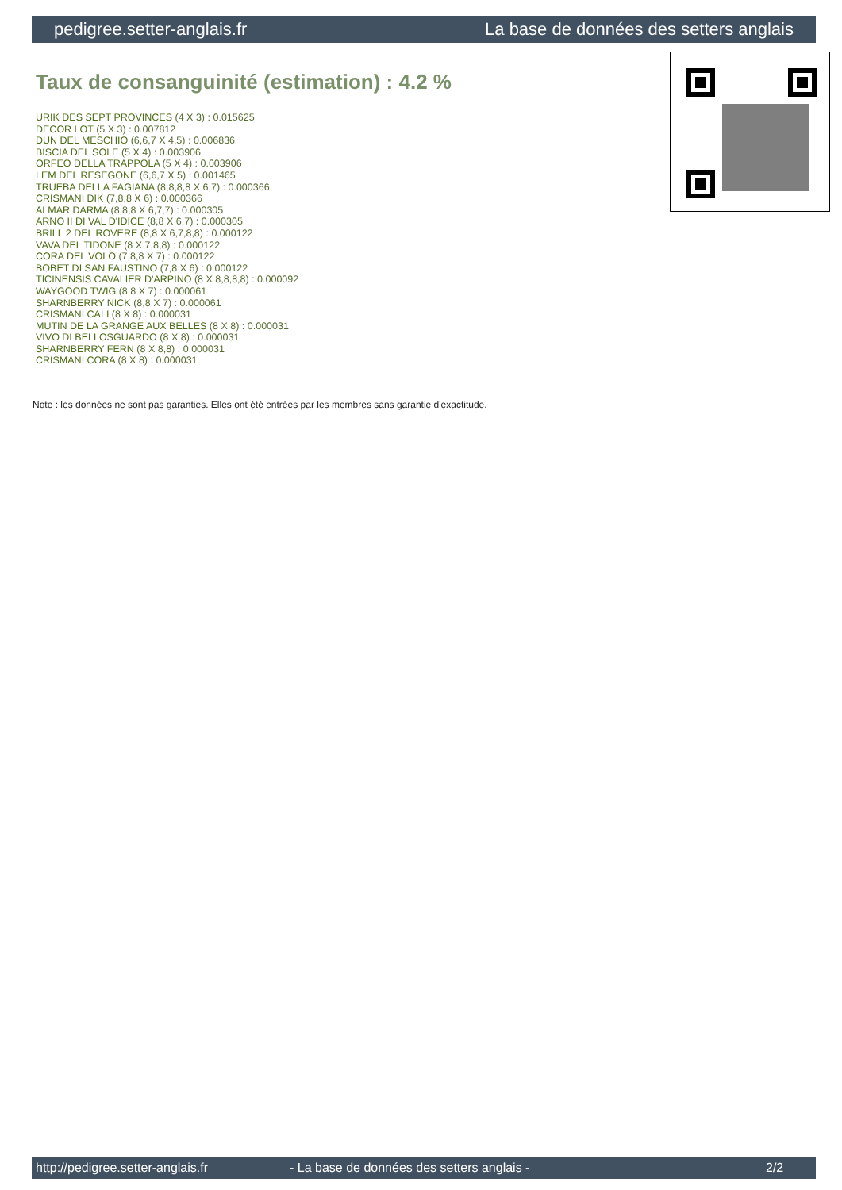pedigree.setter-anglais.fr La base de données des setters anglais
Taux de consanguinité (estimation) : 4.2 %
URIK DES SEPT PROVINCES (4 X 3) : 0.015625
DECOR LOT (5 X 3) : 0.007812
DUN DEL MESCHIO (6,6,7 X 4,5) : 0.006836
BISCIA DEL SOLE (5 X 4) : 0.003906
ORFEO DELLA TRAPPOLA (5 X 4) : 0.003906
LEM DEL RESEGONE (6,6,7 X 5) : 0.001465
TRUEBA DELLA FAGIANA (8,8,8,8 X 6,7) : 0.000366
CRISMANI DIK (7,8,8 X 6) : 0.000366
ALMAR DARMA (8,8,8 X 6,7,7) : 0.000305
ARNO II DI VAL D'IDICE (8,8 X 6,7) : 0.000305
BRILL 2 DEL ROVERE (8,8 X 6,7,8,8) : 0.000122
VAVA DEL TIDONE (8 X 7,8,8) : 0.000122
CORA DEL VOLO (7,8,8 X 7) : 0.000122
BOBET DI SAN FAUSTINO (7,8 X 6) : 0.000122
TICINENSIS CAVALIER D'ARPINO (8 X 8,8,8,8) : 0.000092
WAYGOOD TWIG (8,8 X 7) : 0.000061
SHARNBERRY NICK (8,8 X 7) : 0.000061
CRISMANI CALI (8 X 8) : 0.000031
MUTIN DE LA GRANGE AUX BELLES (8 X 8) : 0.000031
VIVO DI BELLOSGUARDO (8 X 8) : 0.000031
SHARNBERRY FERN (8 X 8,8) : 0.000031
CRISMANI CORA (8 X 8) : 0.000031
Note : les données ne sont pas garanties. Elles ont été entrées par les membres sans garantie d'exactitude.
http://pedigree.setter-anglais.fr - La base de données des setters anglais - 2/2